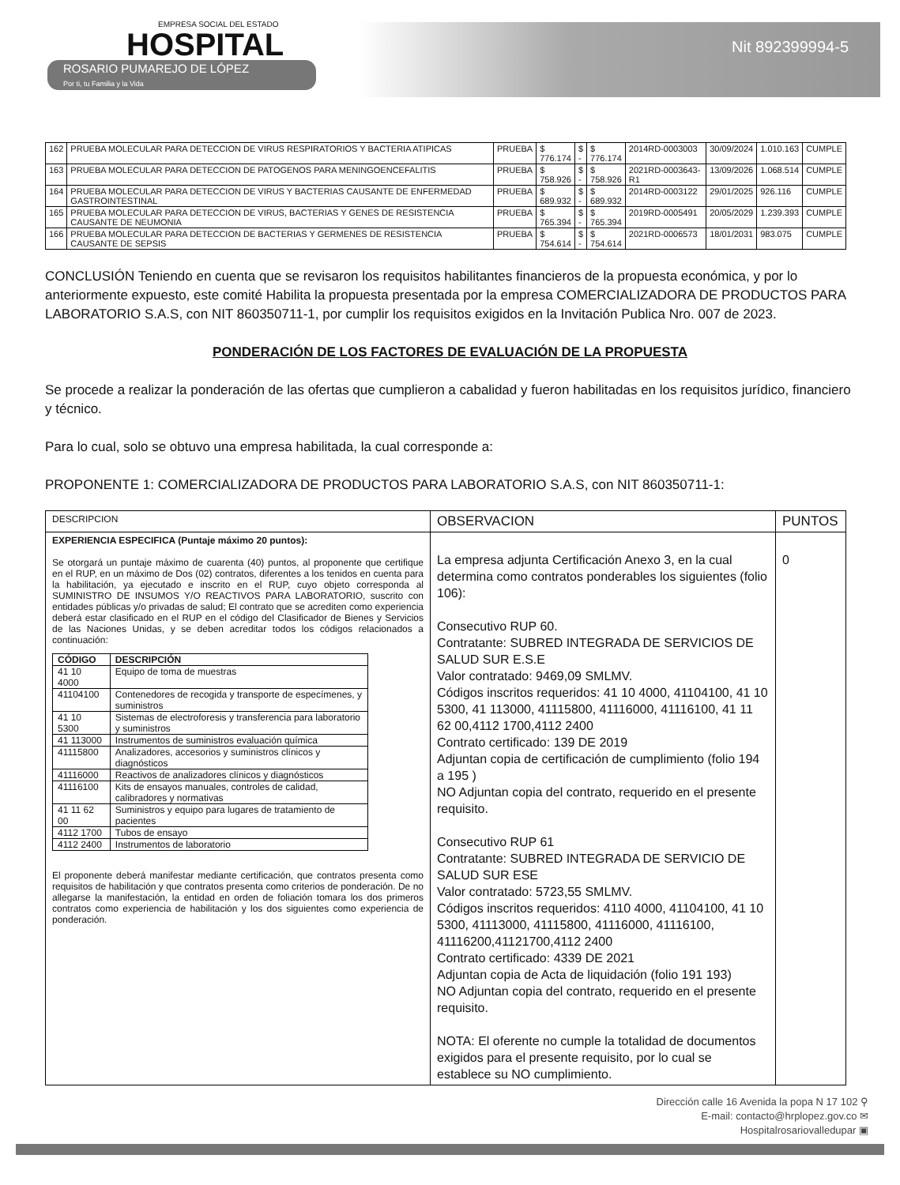EMPRESA SOCIAL DEL ESTADO
HOSPITAL
ROSARIO PUMAREJO DE LÓPEZ
Por ti, tu Familia y la Vida
Nit 892399994-5
| 162 | PRUEBA MOLECULAR PARA DETECCION DE VIRUS RESPIRATORIOS Y BACTERIA ATIPICAS | PRUEBA | $ 776.174 | $ - | $ 776.174 | 2014RD-0003003 | 30/09/2024 | 1.010.163 | CUMPLE |
| 163 | PRUEBA MOLECULAR PARA DETECCION DE PATOGENOS PARA MENINGOENCEFALITIS | PRUEBA | $ 758.926 | $ - | $ 758.926 | 2021RD-0003643-R1 | 13/09/2026 | 1.068.514 | CUMPLE |
| 164 | PRUEBA MOLECULAR PARA DETECCION DE VIRUS Y BACTERIAS CAUSANTE DE ENFERMEDAD GASTROINTESTINAL | PRUEBA | $ 689.932 | $ - | $ 689.932 | 2014RD-0003122 | 29/01/2025 | 926.116 | CUMPLE |
| 165 | PRUEBA MOLECULAR PARA DETECCION DE VIRUS, BACTERIAS Y GENES DE RESISTENCIA CAUSANTE DE NEUMONIA | PRUEBA | $ 765.394 | $ - | $ 765.394 | 2019RD-0005491 | 20/05/2029 | 1.239.393 | CUMPLE |
| 166 | PRUEBA MOLECULAR PARA DETECCION DE BACTERIAS Y GERMENES DE RESISTENCIA CAUSANTE DE SEPSIS | PRUEBA | $ 754.614 | $ - | $ 754.614 | 2021RD-0006573 | 18/01/2031 | 983.075 | CUMPLE |
CONCLUSIÓN Teniendo en cuenta que se revisaron los requisitos habilitantes financieros de la propuesta económica, y por lo anteriormente expuesto, este comité Habilita la propuesta presentada por la empresa COMERCIALIZADORA DE PRODUCTOS PARA LABORATORIO S.A.S, con NIT 860350711-1, por cumplir los requisitos exigidos en la Invitación Publica Nro. 007 de 2023.
PONDERACIÓN DE LOS FACTORES DE EVALUACIÓN DE LA PROPUESTA
Se procede a realizar la ponderación de las ofertas que cumplieron a cabalidad y fueron habilitadas en los requisitos jurídico, financiero y técnico.
Para lo cual, solo se obtuvo una empresa habilitada, la cual corresponde a:
PROPONENTE 1: COMERCIALIZADORA DE PRODUCTOS PARA LABORATORIO S.A.S, con NIT 860350711-1:
| DESCRIPCION | OBSERVACION | PUNTOS |
| EXPERIENCIA ESPECIFICA (Puntaje máximo 20 puntos): Se otorgará un puntaje máximo de cuarenta (40) puntos, al proponente que certifique en el RUP, en un máximo de Dos (02) contratos, diferentes a los tenidos en cuenta para la habilitación, ya ejecutado e inscrito en el RUP, cuyo objeto corresponda al SUMINISTRO DE INSUMOS Y/O REACTIVOS PARA LABORATORIO, suscrito con entidades públicas y/o privadas de salud; El contrato que se acrediten como experiencia deberá estar clasificado en el RUP en el código del Clasificador de Bienes y Servicios de las Naciones Unidas, y se deben acreditar todos los códigos relacionados a continuación: / CÓDIGO / DESCRIPCIÓN / / --- / --- / / 41 10 4000 / Equipo de toma de muestras / / 41104100 / Contenedores de recogida y transporte de especímenes, y suministros / / 41 10 5300 / Sistemas de electroforesis y transferencia para laboratorio y suministros / / 41 113000 / Instrumentos de suministros evaluación química / / 41115800 / Analizadores, accesorios y suministros clínicos y diagnósticos / / 41116000 / Reactivos de analizadores clínicos y diagnósticos / / 41116100 / Kits de ensayos manuales, controles de calidad, calibradores y normativas / / 41 11 62 00 / Suministros y equipo para lugares de tratamiento de pacientes / / 4112 1700 / Tubos de ensayo / / 4112 2400 / Instrumentos de laboratorio / El proponente deberá manifestar mediante certificación, que contratos presenta como requisitos de habilitación y que contratos presenta como criterios de ponderación. De no allegarse la manifestación, la entidad en orden de foliación tomara los dos primeros contratos como experiencia de habilitación y los dos siguientes como experiencia de ponderación. | La empresa adjunta Certificación Anexo 3, en la cual determina como contratos ponderables los siguientes (folio 106): Consecutivo RUP 60. Contratante: SUBRED INTEGRADA DE SERVICIOS DE SALUD SUR E.S.E Valor contratado: 9469,09 SMLMV. Códigos inscritos requeridos: 41 10 4000, 41104100, 41 10 5300, 41 113000, 41115800, 41116000, 41116100, 41 11 62 00,4112 1700,4112 2400 Contrato certificado: 139 DE 2019 Adjuntan copia de certificación de cumplimiento (folio 194 a 195 ) NO Adjuntan copia del contrato, requerido en el presente requisito. Consecutivo RUP 61 Contratante: SUBRED INTEGRADA DE SERVICIO DE SALUD SUR ESE Valor contratado: 5723,55 SMLMV. Códigos inscritos requeridos: 4110 4000, 41104100, 41 10 5300, 41113000, 41115800, 41116000, 41116100, 41116200,41121700,4112 2400 Contrato certificado: 4339 DE 2021 Adjuntan copia de Acta de liquidación (folio 191 193) NO Adjuntan copia del contrato, requerido en el presente requisito. NOTA: El oferente no cumple la totalidad de documentos exigidos para el presente requisito, por lo cual se establece su NO cumplimiento. | 0 |
Dirección calle 16 Avenida la popa N 17 102 ⚲
E-mail: contacto@hrplopez.gov.co ✉
Hospitalrosariovalledupar ▣